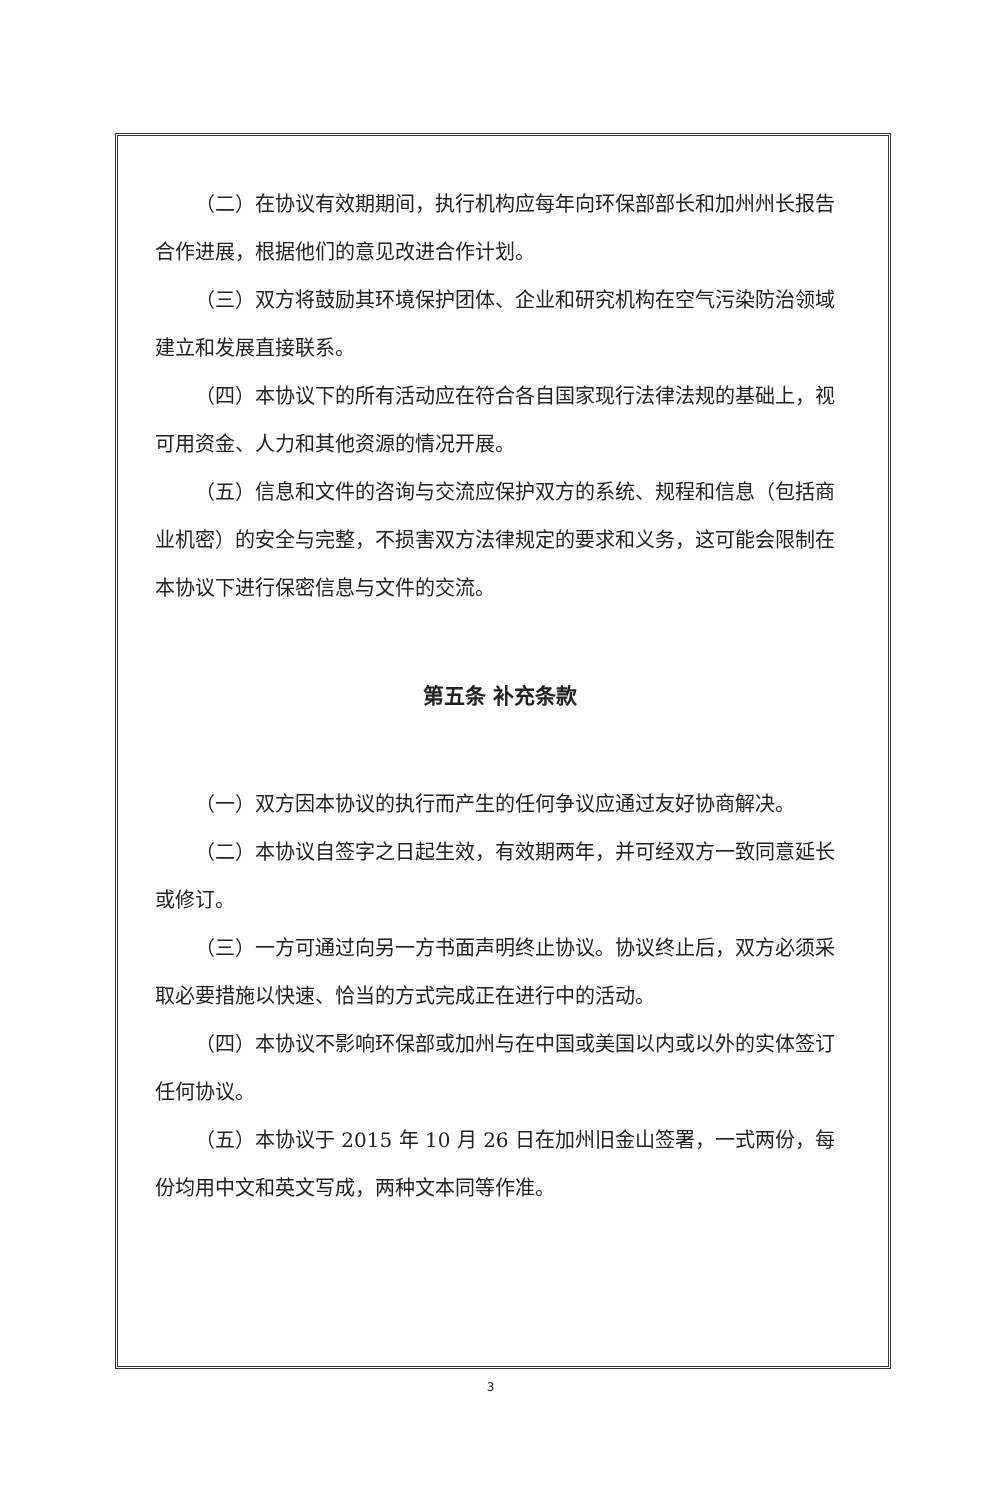（二）在协议有效期期间，执行机构应每年向环保部部长和加州州长报告合作进展，根据他们的意见改进合作计划。
（三）双方将鼓励其环境保护团体、企业和研究机构在空气污染防治领域建立和发展直接联系。
（四）本协议下的所有活动应在符合各自国家现行法律法规的基础上，视可用资金、人力和其他资源的情况开展。
（五）信息和文件的咨询与交流应保护双方的系统、规程和信息（包括商业机密）的安全与完整，不损害双方法律规定的要求和义务，这可能会限制在本协议下进行保密信息与文件的交流。
第五条 补充条款
（一）双方因本协议的执行而产生的任何争议应通过友好协商解决。
（二）本协议自签字之日起生效，有效期两年，并可经双方一致同意延长或修订。
（三）一方可通过向另一方书面声明终止协议。协议终止后，双方必须采取必要措施以快速、恰当的方式完成正在进行中的活动。
（四）本协议不影响环保部或加州与在中国或美国以内或以外的实体签订任何协议。
（五）本协议于 2015 年 10 月 26 日在加州旧金山签署，一式两份，每份均用中文和英文写成，两种文本同等作准。
3